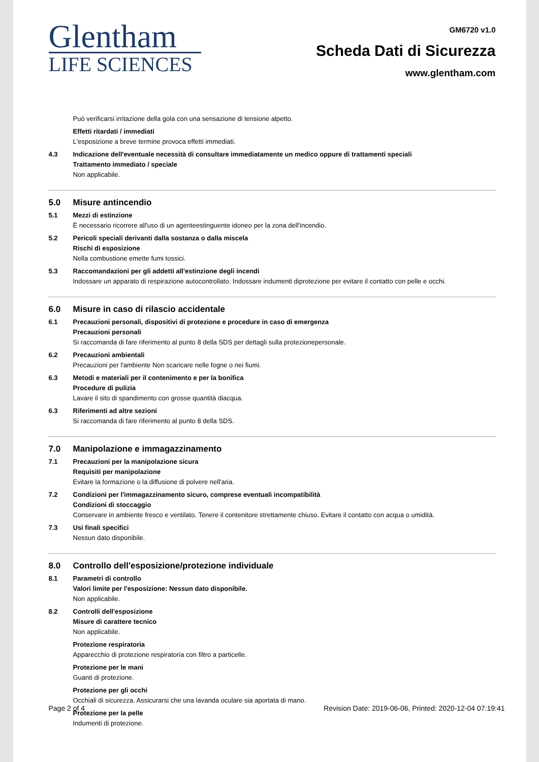Glentham
LIFE SCIENCES
GM6720 v1.0
Scheda Dati di Sicurezza
www.glentham.com
Può verificarsi irritazione della gola con una sensazione di tensione alpetto.
Effetti ritardati / immediati
L'esposizione a breve termine provoca effetti immediati.
4.3 Indicazione dell'eventuale necessità di consultare immediatamente un medico oppure di trattamenti speciali
Trattamento immediato / speciale
Non applicabile.
5.0 Misure antincendio
5.1 Mezzi di estinzione
È necessario ricorrere all'uso di un agenteestinguente idoneo per la zona dell'incendio.
5.2 Pericoli speciali derivanti dalla sostanza o dalla miscela
Rischi di esposizione
Nella combustione emette fumi tossici.
5.3 Raccomandazioni per gli addetti all'estinzione degli incendi
Indossare un apparato di respirazione autocontrollato. Indossare indumenti diprotezione per evitare il contatto con pelle e occhi.
6.0 Misure in caso di rilascio accidentale
6.1 Precauzioni personali, dispositivi di protezione e procedure in caso di emergenza
Precauzioni personali
Si raccomanda di fare riferimento al punto 8 della SDS per dettagli sulla protezionepersonale.
6.2 Precauzioni ambientali
Precauzioni per l'ambiente Non scaricare nelle fogne o nei fiumi.
6.3 Metodi e materiali per il contenimento e per la bonifica
Procedure di pulizia
Lavare il sito di spandimento con grosse quantità diacqua.
6.3 Riferimenti ad altre sezioni
Si raccomanda di fare riferimento al punto 8 della SDS.
7.0 Manipolazione e immagazzinamento
7.1 Precauzioni per la manipolazione sicura
Requisiti per manipolazione
Evitare la formazione o la diffusione di polvere nell'aria.
7.2 Condizioni per l'immagazzinamento sicuro, comprese eventuali incompatibilità
Condizioni di stoccaggio
Conservare in ambiente fresco e ventilato. Tenere il contenitore strettamente chiuso. Evitare il contatto con acqua o umidità.
7.3 Usi finali specifici
Nessun dato disponibile.
8.0 Controllo dell'esposizione/protezione individuale
8.1 Parametri di controllo
Valori limite per l'esposizione: Nessun dato disponibile.
Non applicabile.
8.2 Controlli dell'esposizione
Misure di carattere tecnico
Non applicabile.
Protezione respiratoria
Apparecchio di protezione respiratoria con filtro a particelle.
Protezione per le mani
Guanti di protezione.
Protezione per gli occhi
Occhiali di sicurezza. Assicurarsi che una lavanda oculare sia aportata di mano.
Protezione per la pelle
Indumenti di protezione.
Page 2 of 4 Revision Date: 2019-06-06, Printed: 2020-12-04 07:19:41